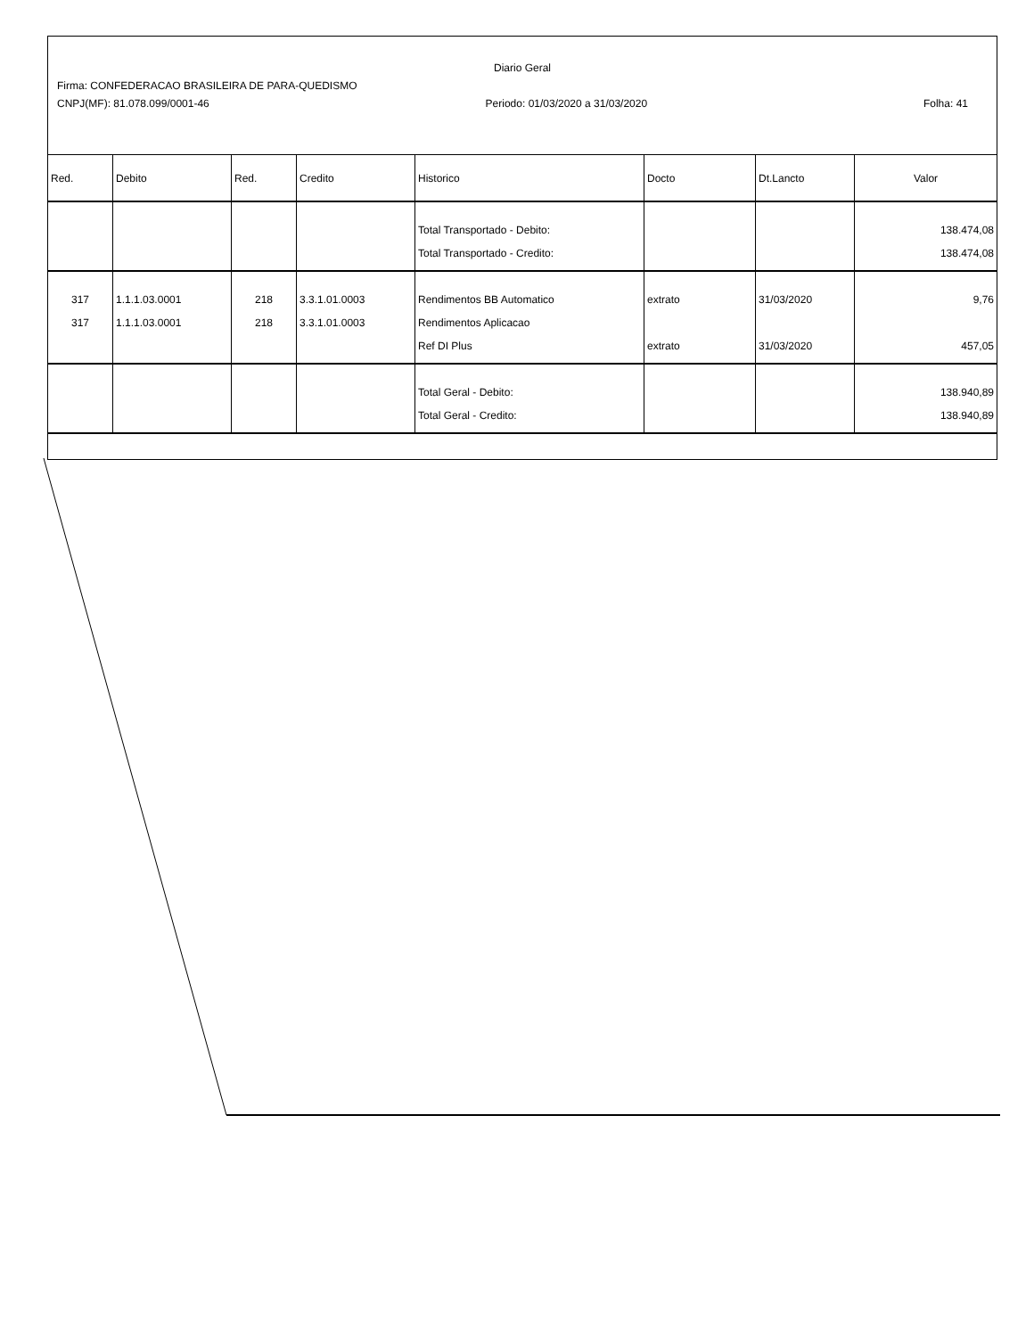Diario Geral
Firma: CONFEDERACAO BRASILEIRA DE PARA-QUEDISMO
CNPJ(MF): 81.078.099/0001-46 Periodo: 01/03/2020 a 31/03/2020 Folha: 41
| Red. | Debito | Red. | Credito | Historico | Docto | Dt.Lancto | Valor |
| --- | --- | --- | --- | --- | --- | --- | --- |
| | | | | Total Transportado - Debito: Total Transportado - Credito: | | | 138.474,08 138.474,08 |
| 317 317 | 1.1.1.03.0001 1.1.1.03.0001 | 218 218 | 3.3.1.01.0003 3.3.1.01.0003 | Rendimentos BB Automatico Rendimentos Aplicacao Ref DI Plus | extrato extrato | 31/03/2020 31/03/2020 | 9,76 457,05 |
| | | | | Total Geral - Debito: Total Geral - Credito: | | | 138.940,89 138.940,89 |